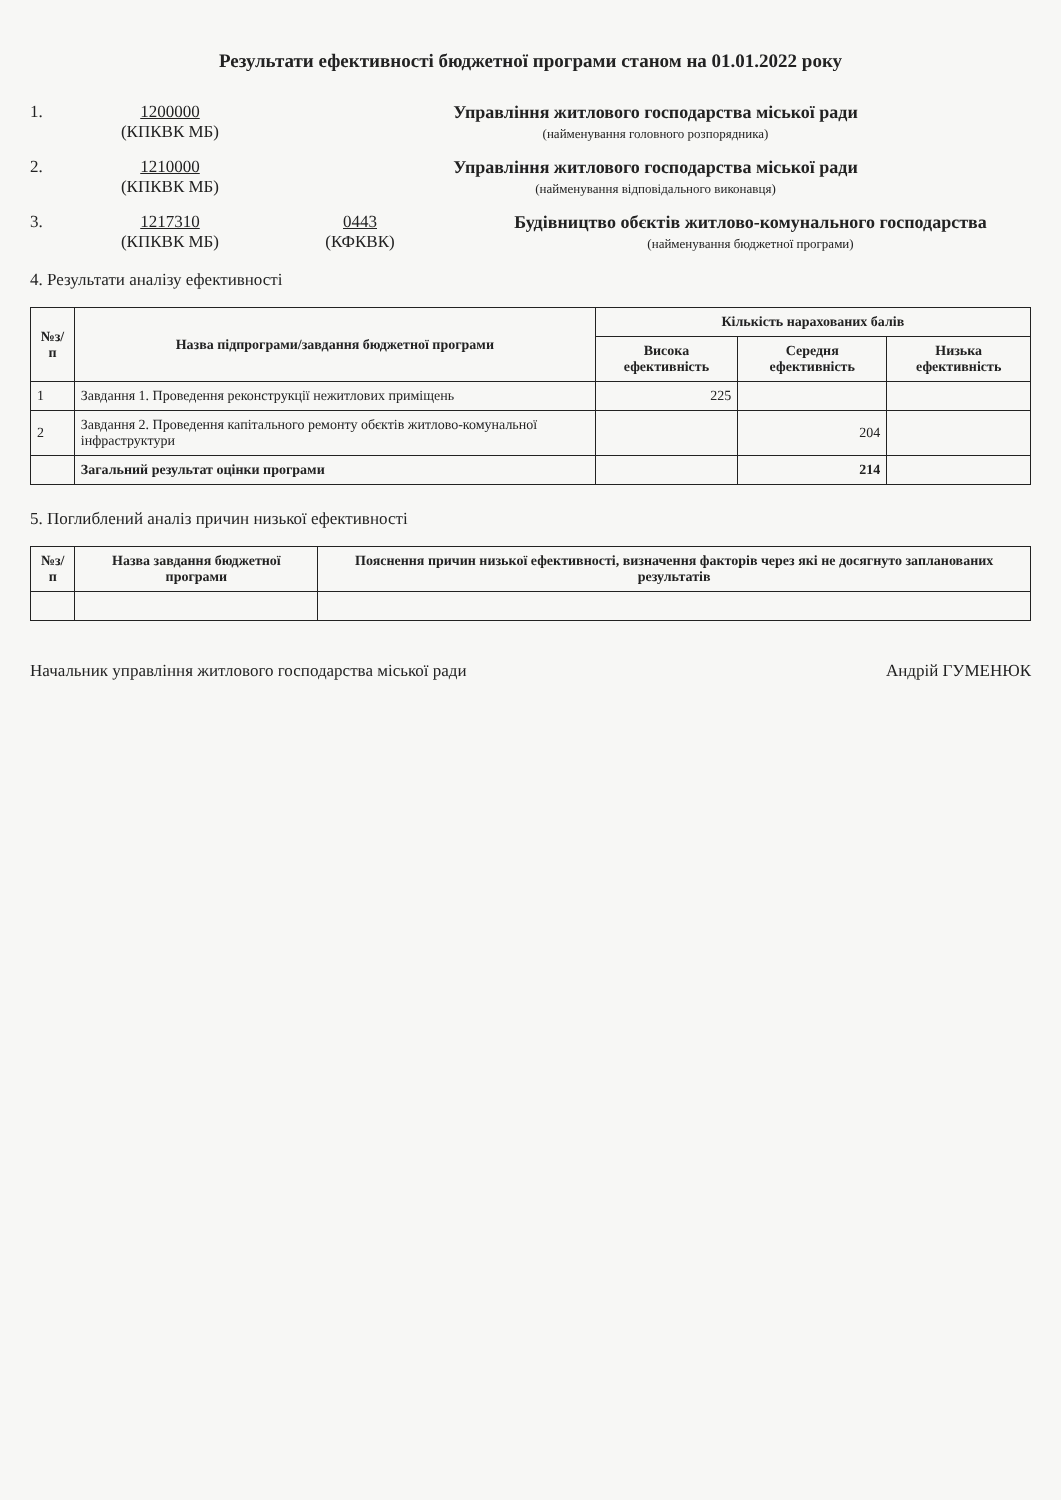Результати ефективності бюджетної програми станом на 01.01.2022 року
1. 1200000
(КПКВК МБ)
Управління житлового господарства міської ради
(найменування головного розпорядника)
2. 1210000
(КПКВК МБ)
Управління житлового господарства міської ради
(найменування відповідального виконавця)
3. 1217310
(КПКВК МБ)
0443
(КФКВК)
Будівництво обєктів житлово-комунального господарства
(найменування бюджетної програми)
4. Результати аналізу ефективності
| №з/п | Назва підпрограми/завдання бюджетної програми | Кількість нарахованих балів | | |
| --- | --- | --- | --- | --- |
| | | Висока ефективність | Середня ефективність | Низька ефективність |
| 1 | Завдання 1. Проведення реконструкції нежитлових приміщень | 225 | | |
| 2 | Завдання 2. Проведення капітального ремонту обєктів житлово-комунальної інфраструктури | | 204 | |
| | Загальний результат оцінки програми | | 214 | |
5. Поглиблений аналіз причин низької ефективності
| №з/п | Назва завдання бюджетної програми | Пояснення причин низької ефективності, визначення факторів через які не досягнуто запланованих результатів |
| --- | --- | --- |
Начальник управління житлового господарства міської ради Андрій ГУМЕНЮК